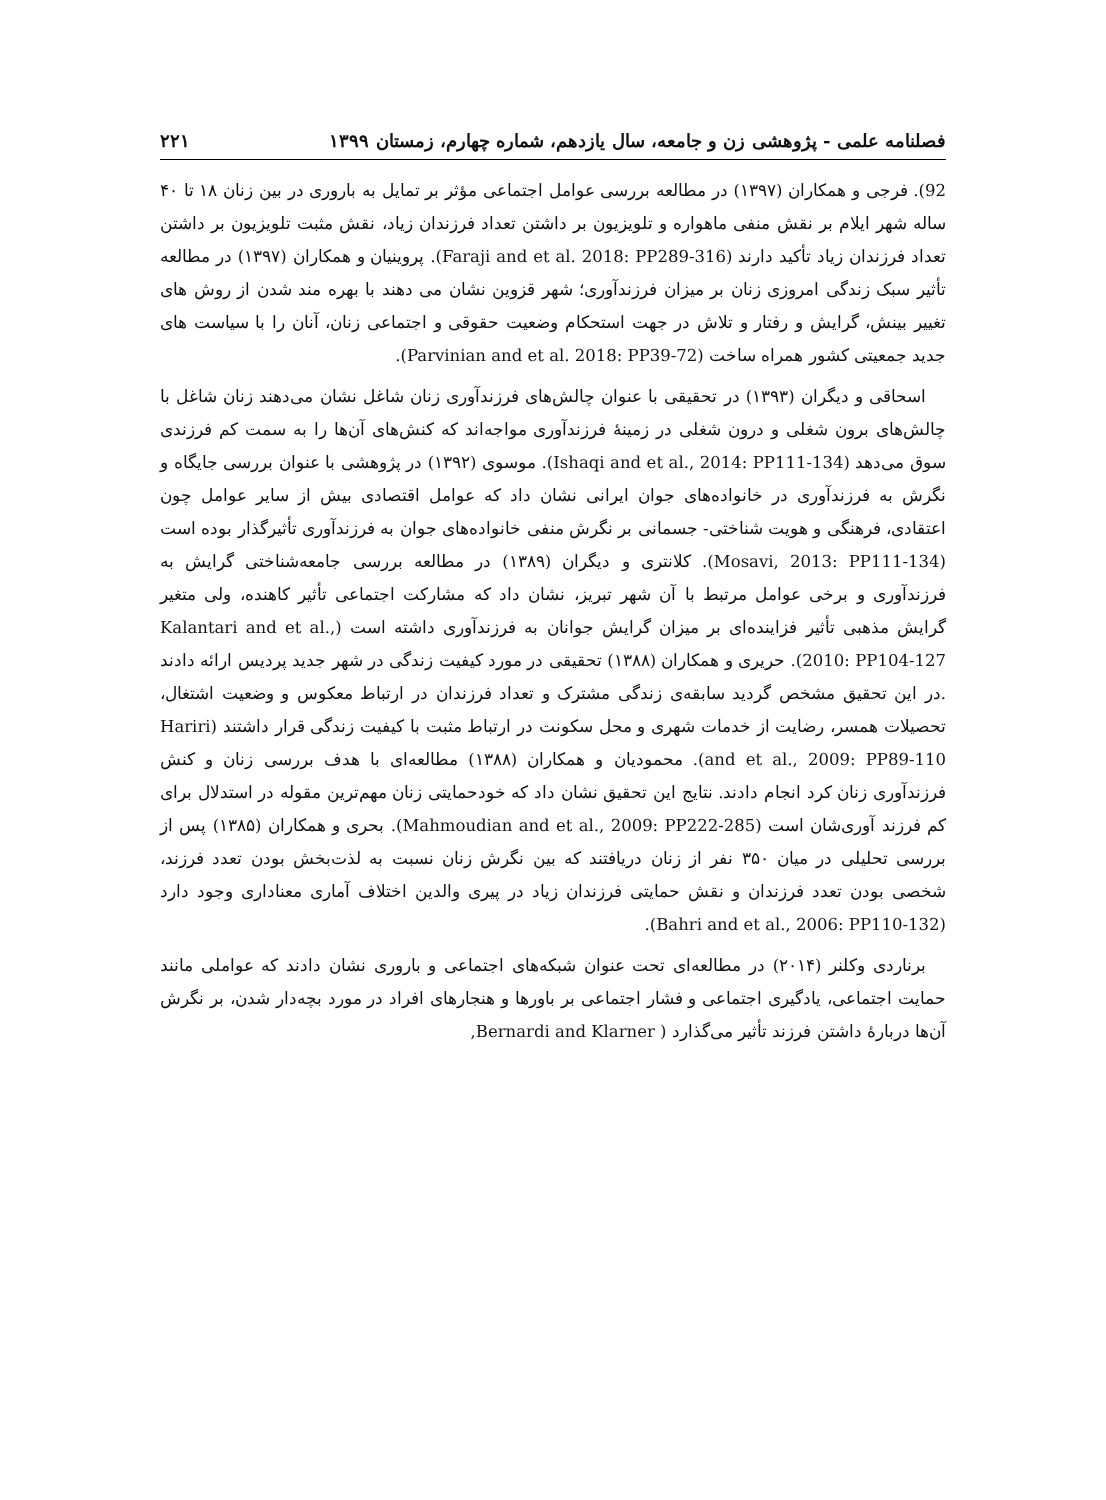فصلنامه علمی - پژوهشی زن و جامعه، سال یازدهم، شماره چهارم، زمستان ۱۳۹۹ ۲۲۱
92). فرجی و همکاران (۱۳۹۷) در مطالعه بررسی عوامل اجتماعی مؤثر بر تمایل به باروری در بین زنان ۱۸ تا ۴۰ ساله شهر ایلام بر نقش منفی ماهواره و تلویزیون بر داشتن تعداد فرزندان زیاد، نقش مثبت تلویزیون بر داشتن تعداد فرزندان زیاد تأکید دارند (Faraji and et al. 2018: PP289-316). پروینیان و همکاران (۱۳۹۷) در مطالعه تأثیر سبک زندگی امروزی زنان بر میزان فرزندآوری؛ شهر قزوین نشان می دهند با بهره مند شدن از روش های تغییر بینش، گرایش و رفتار و تلاش در جهت استحکام وضعیت حقوقی و اجتماعی زنان، آنان را با سیاست های جدید جمعیتی کشور همراه ساخت (Parvinian and et al. 2018: PP39-72).
اسحاقی و دیگران (۱۳۹۳) در تحقیقی با عنوان چالش‌های فرزندآوری زنان شاغل نشان می‌دهند زنان شاغل با چالش‌های برون شغلی و درون شغلی در زمینهٔ فرزندآوری مواجه‌اند که کنش‌های آن‌ها را به سمت کم فرزندی سوق می‌دهد (Ishaqi and et al., 2014: PP111-134). موسوی (۱۳۹۲) در پژوهشی با عنوان بررسی جایگاه و نگرش به فرزندآوری در خانواده‌های جوان ایرانی نشان داد که عوامل اقتصادی بیش از سایر عوامل چون اعتقادی، فرهنگی و هویت شناختی- جسمانی بر نگرش منفی خانواده‌های جوان به فرزندآوری تأثیرگذار بوده است (Mosavi, 2013: PP111-134). کلانتری و دیگران (۱۳۸۹) در مطالعه بررسی جامعه‌شناختی گرایش به فرزندآوری و برخی عوامل مرتبط با آن شهر تبریز، نشان داد که مشارکت اجتماعی تأثیر کاهنده، ولی متغیر گرایش مذهبی تأثیر فزاینده‌ای بر میزان گرایش جوانان به فرزندآوری داشته است (Kalantari and et al., 2010: PP104-127). حریری و همکاران (۱۳۸۸) تحقیقی در مورد کیفیت زندگی در شهر جدید پردیس ارائه دادند .در این تحقیق مشخص گردید سابقه‌ی زندگی مشترک و تعداد فرزندان در ارتباط معکوس و وضعیت اشتغال، تحصیلات همسر، رضایت از خدمات شهری و محل سکونت در ارتباط مثبت با کیفیت زندگی قرار داشتند (Hariri and et al., 2009: PP89-110). محمودیان و همکاران (۱۳۸۸) مطالعه‌ای با هدف بررسی زنان و کنش فرزندآوری زنان کرد انجام دادند. نتایج این تحقیق نشان داد که خودحمایتی زنان مهم‌ترین مقوله در استدلال برای کم فرزند آوری‌شان است (Mahmoudian and et al., 2009: PP222-285). بحری و همکاران (۱۳۸۵) پس از بررسی تحلیلی در میان ۳۵۰ نفر از زنان دریافتند که بین نگرش زنان نسبت به لذت‌بخش بودن تعدد فرزند، شخصی بودن تعدد فرزندان و نقش حمایتی فرزندان زیاد در پیری والدین اختلاف آماری معناداری وجود دارد (Bahri and et al., 2006: PP110-132).
برناردی وکلنر (۲۰۱۴) در مطالعه‌ای تحت عنوان شبکه‌های اجتماعی و باروری نشان دادند که عواملی مانند حمایت اجتماعی، یادگیری اجتماعی و فشار اجتماعی بر باورها و هنجارهای افراد در مورد بچه‌دار شدن، بر نگرش آن‌ها دربارهٔ داشتن فرزند تأثیر می‌گذارد ( Bernardi and Klarner,